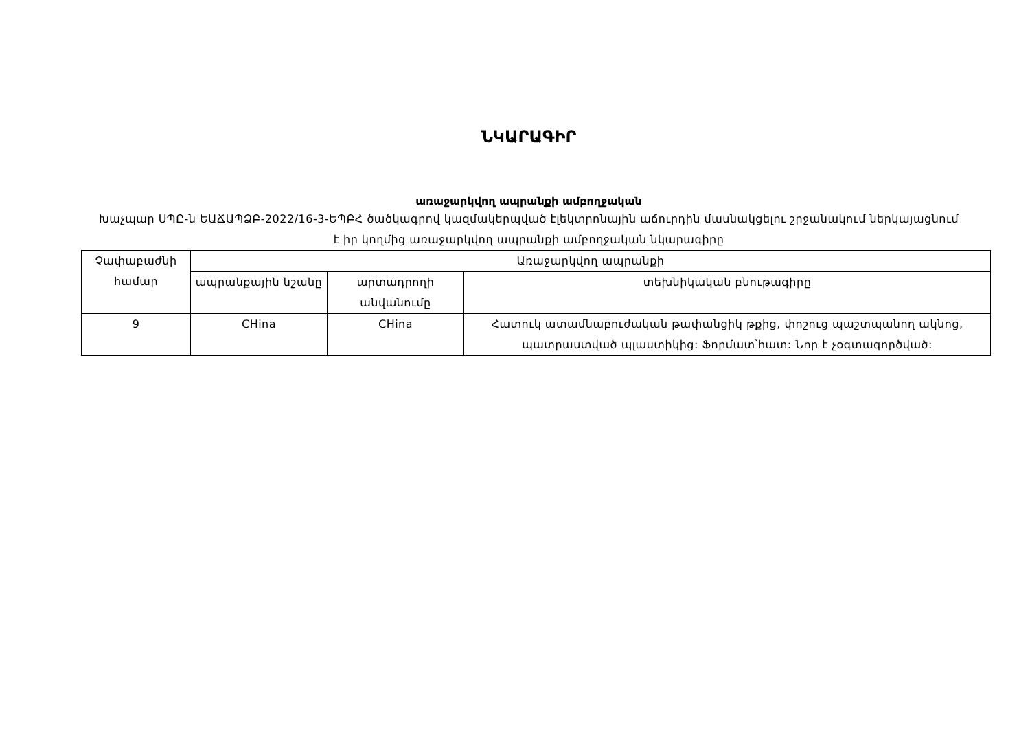ՆԿԱՐԱԳԻՐ
առաջարկվող ապրանքի ամբողջական
Խաչպար ՍՊԸ-ն ԵԱՃԱՊՁԲ-2022/16-3-ԵՊԲՀ ծածկագրով կազմակերպված էլեկտրոնային աճուրդին մասնակցելու շրջանակում ներկայացնում է իր կողմից առաջարկվող ապրանքի ամբողջական նկարագիրը
| Չափաբաժնի համար | Առաջարկվող ապրանքի | | |
| --- | --- | --- | --- |
| | ապրանքային նշանը | արտադրողի անվանումը | տեխնիկական բնութագիրը |
| 9 | CHina | CHina | Հատուկ ատամնաբուժական թափանցիկ թքից, փոշուց պաշտպանող ակնոց, պատրաստված պլաստիկից: Ֆորմատ՝հատ: Նոր է չօգտագործված: |